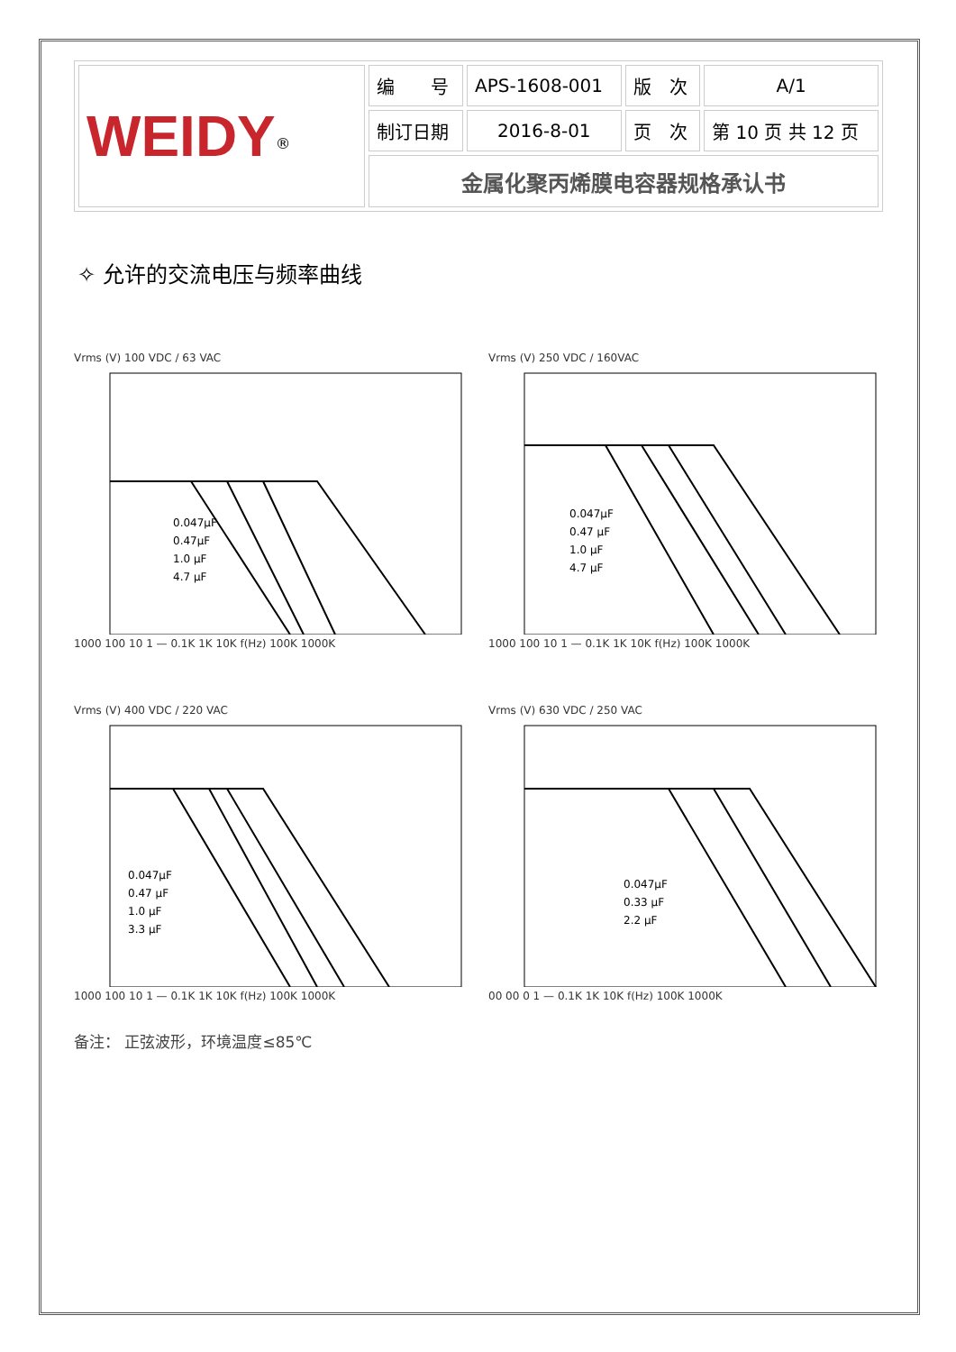| WEIDY<sup>®</sup> | 编 号 | APS-1608-001 | 版 次 | A/1 |
| | 制订日期 | 2016-8-01 | 页 次 | 第 10 页 共 12 页 |
| | 金属化聚丙烯膜电容器规格承认书 | | | |
✧ 允许的交流电压与频率曲线
Vrms (V) 100 VDC / 63 VAC
0.047μF
0.47μF
1.0 μF
4.7 μF
1000 100 10 1 — 0.1K 1K 10K f(Hz) 100K 1000K
Vrms (V) 250 VDC / 160VAC
0.047μF
0.47 μF
1.0 μF
4.7 μF
1000 100 10 1 — 0.1K 1K 10K f(Hz) 100K 1000K
Vrms (V) 400 VDC / 220 VAC
0.047μF
0.47 μF
1.0 μF
3.3 μF
1000 100 10 1 — 0.1K 1K 10K f(Hz) 100K 1000K
Vrms (V) 630 VDC / 250 VAC
0.047μF
0.33 μF
2.2 μF
00 00 0 1 — 0.1K 1K 10K f(Hz) 100K 1000K
备注： 正弦波形，环境温度≤85℃